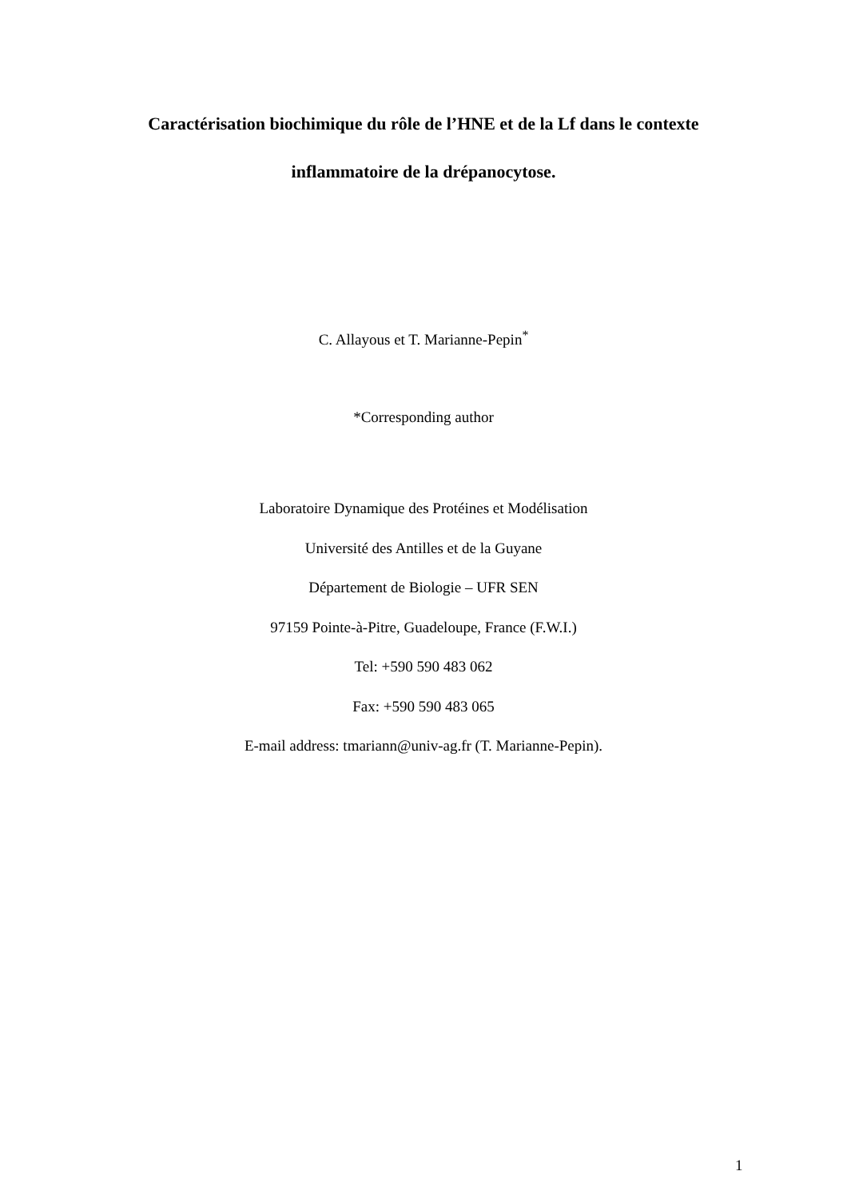Caractérisation biochimique du rôle de l’HNE et de la Lf dans le contexte
inflammatoire de la drépanocytose.
C. Allayous et T. Marianne-Pepin<sup>*</sup>
*Corresponding author
Laboratoire Dynamique des Protéines et Modélisation
Université des Antilles et de la Guyane
Département de Biologie – UFR SEN
97159 Pointe-à-Pitre, Guadeloupe, France (F.W.I.)
Tel: +590 590 483 062
Fax: +590 590 483 065
E-mail address: tmariann@univ-ag.fr (T. Marianne-Pepin).
1